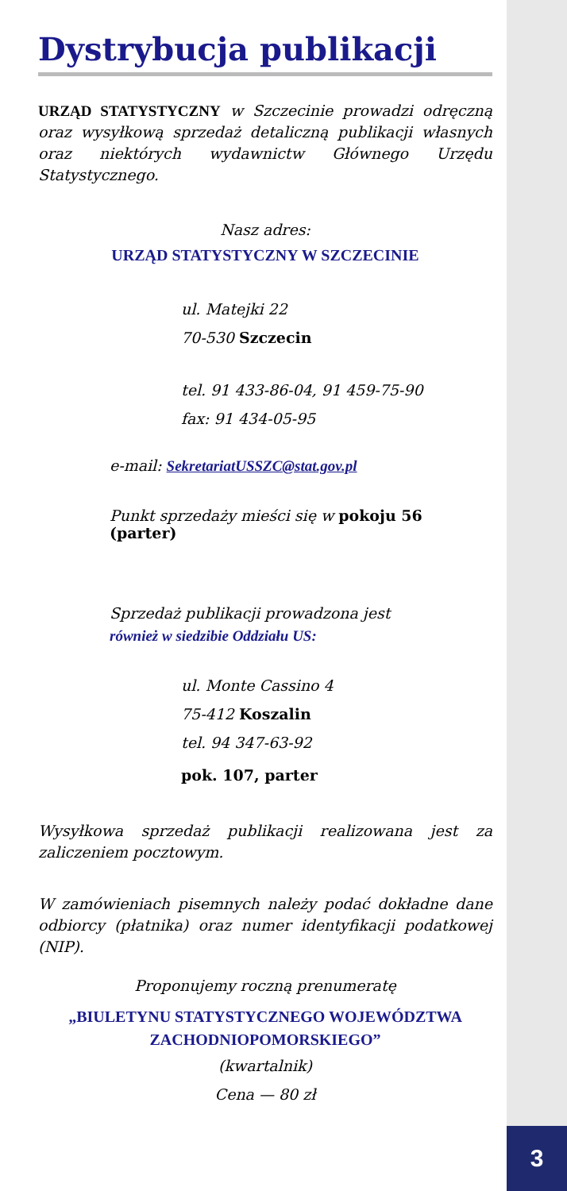3
Dystrybucja publikacji
URZĄD STATYSTYCZNY w Szczecinie prowadzi odręczną oraz wysyłkową sprzedaż detaliczną publikacji własnych oraz niektórych wydawnictw Głównego Urzędu Statystycznego.
Nasz adres:
URZĄD STATYSTYCZNY W SZCZECINIE
ul. Matejki 22
70-530 Szczecin
tel. 91 433-86-04, 91 459-75-90
fax: 91 434-05-95
e-mail: SekretariatUSSZC@stat.gov.pl
Punkt sprzedaży mieści się w pokoju 56 (parter)
Sprzedaż publikacji prowadzona jest
również w siedzibie Oddziału US:
ul. Monte Cassino 4
75-412 Koszalin
tel. 94 347-63-92
pok. 107, parter
Wysyłkowa sprzedaż publikacji realizowana jest za zaliczeniem pocztowym.
W zamówieniach pisemnych należy podać dokładne dane odbiorcy (płatnika) oraz numer identyfikacji podatkowej (NIP).
Proponujemy roczną prenumeratę
„BIULETYNU STATYSTYCZNEGO WOJEWÓDZTWA ZACHODNIOPOMORSKIEGO”
(kwartalnik)
Cena — 80 zł